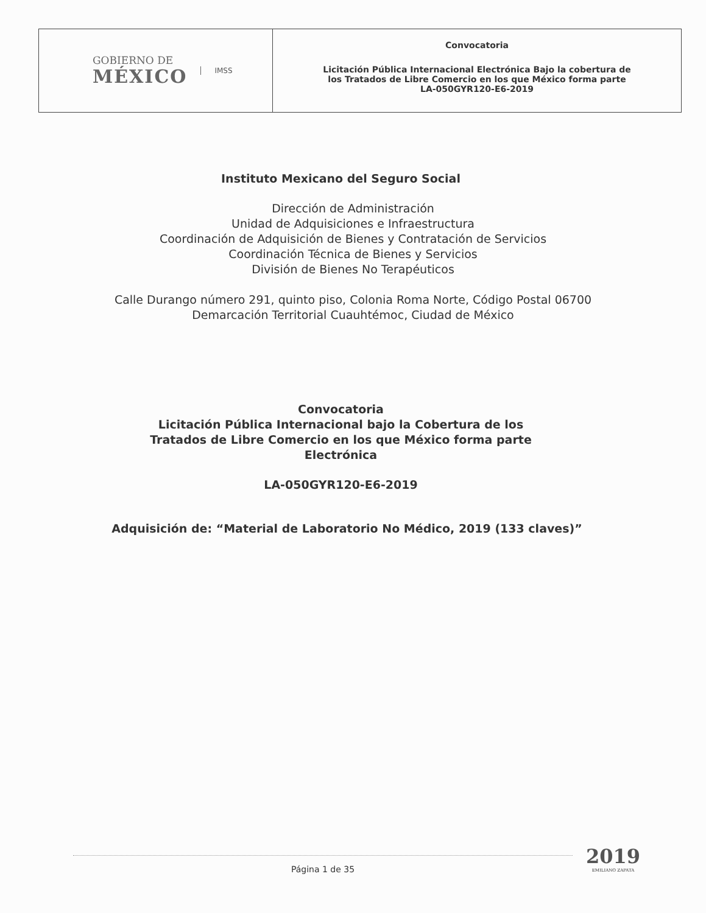GOBIERNO DE
MÉXICO
IMSS
Convocatoria
Licitación Pública Internacional Electrónica Bajo la cobertura de
los Tratados de Libre Comercio en los que México forma parte
LA-050GYR120-E6-2019
Instituto Mexicano del Seguro Social
Dirección de Administración
Unidad de Adquisiciones e Infraestructura
Coordinación de Adquisición de Bienes y Contratación de Servicios
Coordinación Técnica de Bienes y Servicios
División de Bienes No Terapéuticos
Calle Durango número 291, quinto piso, Colonia Roma Norte, Código Postal 06700
Demarcación Territorial Cuauhtémoc, Ciudad de México
Convocatoria
Licitación Pública Internacional bajo la Cobertura de los
Tratados de Libre Comercio en los que México forma parte
Electrónica
LA-050GYR120-E6-2019
Adquisición de: “Material de Laboratorio No Médico, 2019 (133 claves)”
Página 1 de 35
2019
EMILIANO ZAPATA